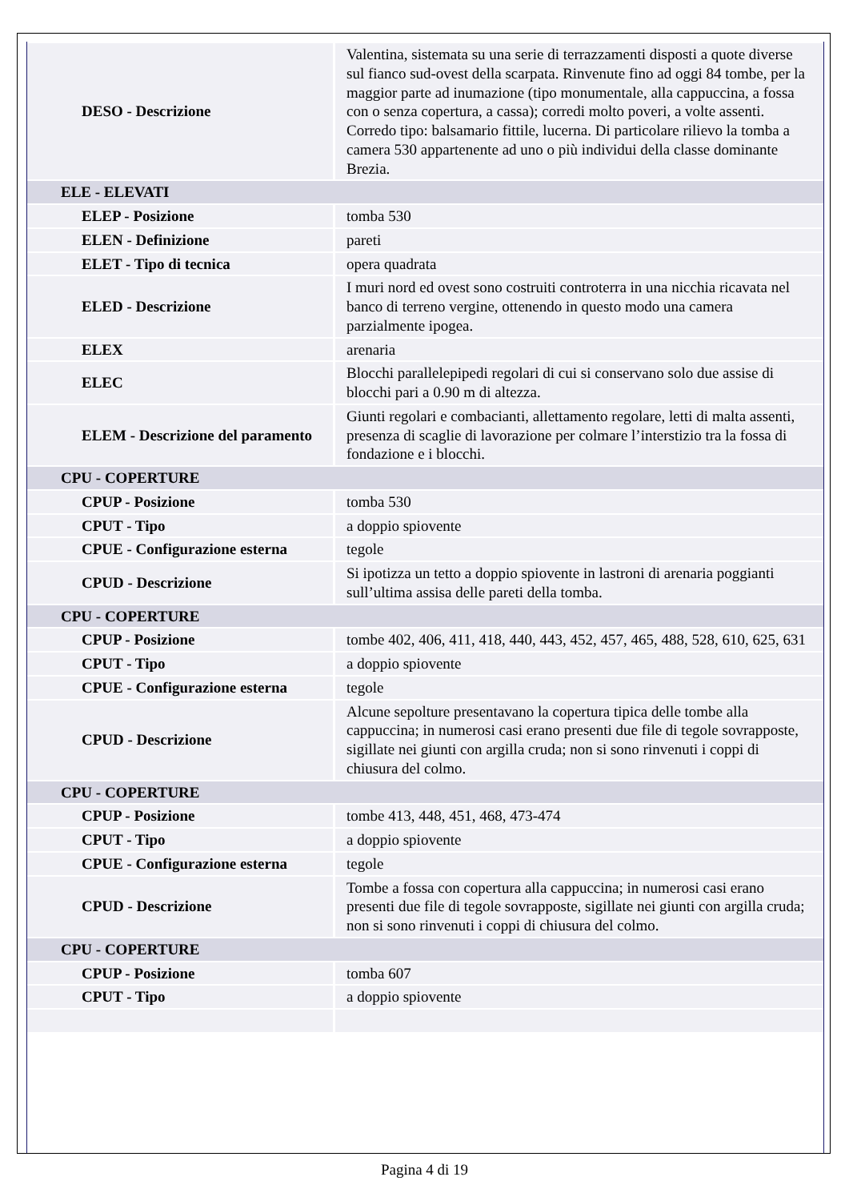| DESO - Descrizione | Valentina, sistemata su una serie di terrazzamenti disposti a quote diverse sul fianco sud-ovest della scarpata. Rinvenute fino ad oggi 84 tombe, per la maggior parte ad inumazione (tipo monumentale, alla cappuccina, a fossa con o senza copertura, a cassa); corredi molto poveri, a volte assenti. Corredo tipo: balsamario fittile, lucerna. Di particolare rilievo la tomba a camera 530 appartenente ad uno o più individui della classe dominante Brezia. |
| ELE - ELEVATI | |
| ELEP - Posizione | tomba 530 |
| ELEN - Definizione | pareti |
| ELET - Tipo di tecnica | opera quadrata |
| ELED - Descrizione | I muri nord ed ovest sono costruiti controterra in una nicchia ricavata nel banco di terreno vergine, ottenendo in questo modo una camera parzialmente ipogea. |
| ELEX | arenaria |
| ELEC | Blocchi parallelepipedi regolari di cui si conservano solo due assise di blocchi pari a 0.90 m di altezza. |
| ELEM - Descrizione del paramento | Giunti regolari e combacianti, allettamento regolare, letti di malta assenti, presenza di scaglie di lavorazione per colmare l’interstizio tra la fossa di fondazione e i blocchi. |
| CPU - COPERTURE | |
| CPUP - Posizione | tomba 530 |
| CPUT - Tipo | a doppio spiovente |
| CPUE - Configurazione esterna | tegole |
| CPUD - Descrizione | Si ipotizza un tetto a doppio spiovente in lastroni di arenaria poggianti sull’ultima assisa delle pareti della tomba. |
| CPU - COPERTURE | |
| CPUP - Posizione | tombe 402, 406, 411, 418, 440, 443, 452, 457, 465, 488, 528, 610, 625, 631 |
| CPUT - Tipo | a doppio spiovente |
| CPUE - Configurazione esterna | tegole |
| CPUD - Descrizione | Alcune sepolture presentavano la copertura tipica delle tombe alla cappuccina; in numerosi casi erano presenti due file di tegole sovrapposte, sigillate nei giunti con argilla cruda; non si sono rinvenuti i coppi di chiusura del colmo. |
| CPU - COPERTURE | |
| CPUP - Posizione | tombe 413, 448, 451, 468, 473-474 |
| CPUT - Tipo | a doppio spiovente |
| CPUE - Configurazione esterna | tegole |
| CPUD - Descrizione | Tombe a fossa con copertura alla cappuccina; in numerosi casi erano presenti due file di tegole sovrapposte, sigillate nei giunti con argilla cruda; non si sono rinvenuti i coppi di chiusura del colmo. |
| CPU - COPERTURE | |
| CPUP - Posizione | tomba 607 |
| CPUT - Tipo | a doppio spiovente |
Pagina 4 di 19